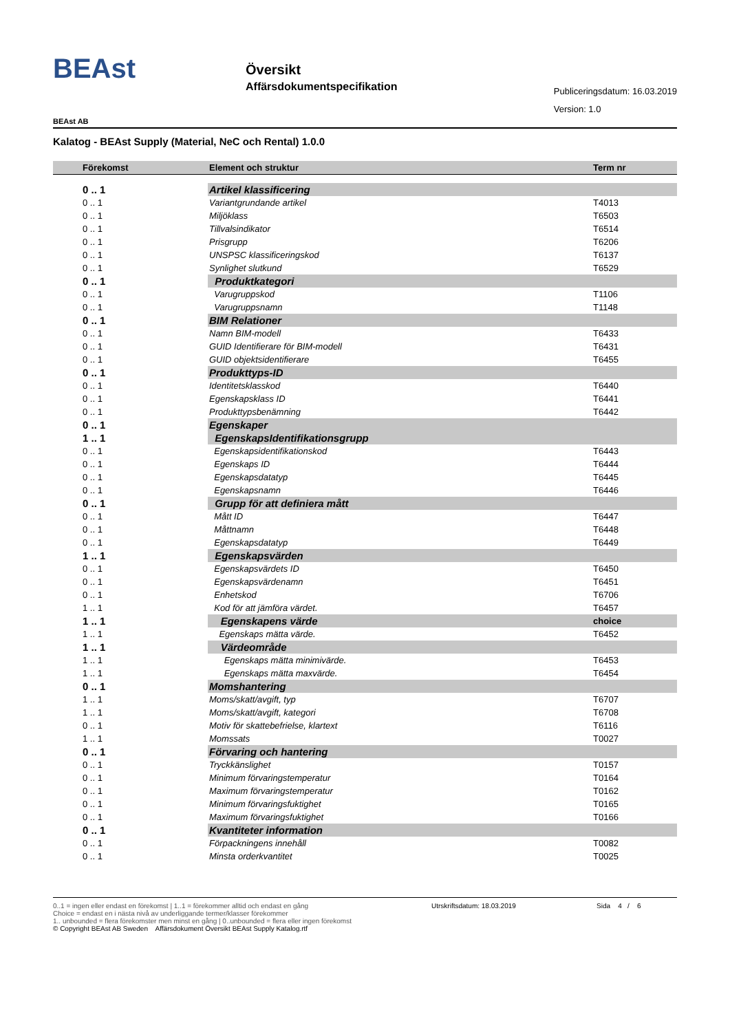BEAst
Översikt
Affärsdokumentspecifikation
Publiceringsdatum: 16.03.2019
Version: 1.0
BEAst AB
Kalatog - BEAst Supply (Material, NeC och Rental) 1.0.0
| Förekomst | Element och struktur | Term nr |
| --- | --- | --- |
| 0 .. 1 | Artikel klassificering | |
| 0 .. 1 | Variantgrundande artikel | T4013 |
| 0 .. 1 | Miljöklass | T6503 |
| 0 .. 1 | Tillvalsindikator | T6514 |
| 0 .. 1 | Prisgrupp | T6206 |
| 0 .. 1 | UNSPSC klassificeringskod | T6137 |
| 0 .. 1 | Synlighet slutkund | T6529 |
| 0 .. 1 | Produktkategori | |
| 0 .. 1 | Varugruppskod | T1106 |
| 0 .. 1 | Varugruppsnamn | T1148 |
| 0 .. 1 | BIM Relationer | |
| 0 .. 1 | Namn BIM-modell | T6433 |
| 0 .. 1 | GUID Identifierare för BIM-modell | T6431 |
| 0 .. 1 | GUID objektsidentifierare | T6455 |
| 0 .. 1 | Produkttyps-ID | |
| 0 .. 1 | Identitetsklasskod | T6440 |
| 0 .. 1 | Egenskapsklass ID | T6441 |
| 0 .. 1 | Produkttypsbenämning | T6442 |
| 0 .. 1 | Egenskaper | |
| 1 .. 1 | EgenskapsIdentifikationsgrupp | |
| 0 .. 1 | Egenskapsidentifikationskod | T6443 |
| 0 .. 1 | Egenskaps ID | T6444 |
| 0 .. 1 | Egenskapsdatatyp | T6445 |
| 0 .. 1 | Egenskapsnamn | T6446 |
| 0 .. 1 | Grupp för att definiera mått | |
| 0 .. 1 | Mått ID | T6447 |
| 0 .. 1 | Måttnamn | T6448 |
| 0 .. 1 | Egenskapsdatatyp | T6449 |
| 1 .. 1 | Egenskapsvärden | |
| 0 .. 1 | Egenskapsvärdets ID | T6450 |
| 0 .. 1 | Egenskapsvärdenamn | T6451 |
| 0 .. 1 | Enhetskod | T6706 |
| 1 .. 1 | Kod för att jämföra värdet. | T6457 |
| 1 .. 1 | Egenskapens värde | choice |
| 1 .. 1 | Egenskaps mätta värde. | T6452 |
| 1 .. 1 | Värdeområde | |
| 1 .. 1 | Egenskaps mätta minimivärde. | T6453 |
| 1 .. 1 | Egenskaps mätta maxvärde. | T6454 |
| 0 .. 1 | Momshantering | |
| 1 .. 1 | Moms/skatt/avgift, typ | T6707 |
| 1 .. 1 | Moms/skatt/avgift, kategori | T6708 |
| 0 .. 1 | Motiv för skattebefrielse, klartext | T6116 |
| 1 .. 1 | Momssats | T0027 |
| 0 .. 1 | Förvaring och hantering | |
| 0 .. 1 | Tryckkänslighet | T0157 |
| 0 .. 1 | Minimum förvaringstemperatur | T0164 |
| 0 .. 1 | Maximum förvaringstemperatur | T0162 |
| 0 .. 1 | Minimum förvaringsfuktighet | T0165 |
| 0 .. 1 | Maximum förvaringsfuktighet | T0166 |
| 0 .. 1 | Kvantiteter information | |
| 0 .. 1 | Förpackningens innehåll | T0082 |
| 0 .. 1 | Minsta orderkvantitet | T0025 |
0..1 = ingen eller endast en förekomst | 1..1 = förekommer alltid och endast en gång
Choice = endast en i nästa nivå av underliggande termer/klasser förekommer
1.. unbounded = flera förekomster men minst en gång | 0..unbounded = flera eller ingen förekomst
© Copyright BEAst AB Sweden Affärsdokument Översikt BEAst Supply Katalog.rtf
Utrskriftsdatum: 18.03.2019 Sida 4 / 6